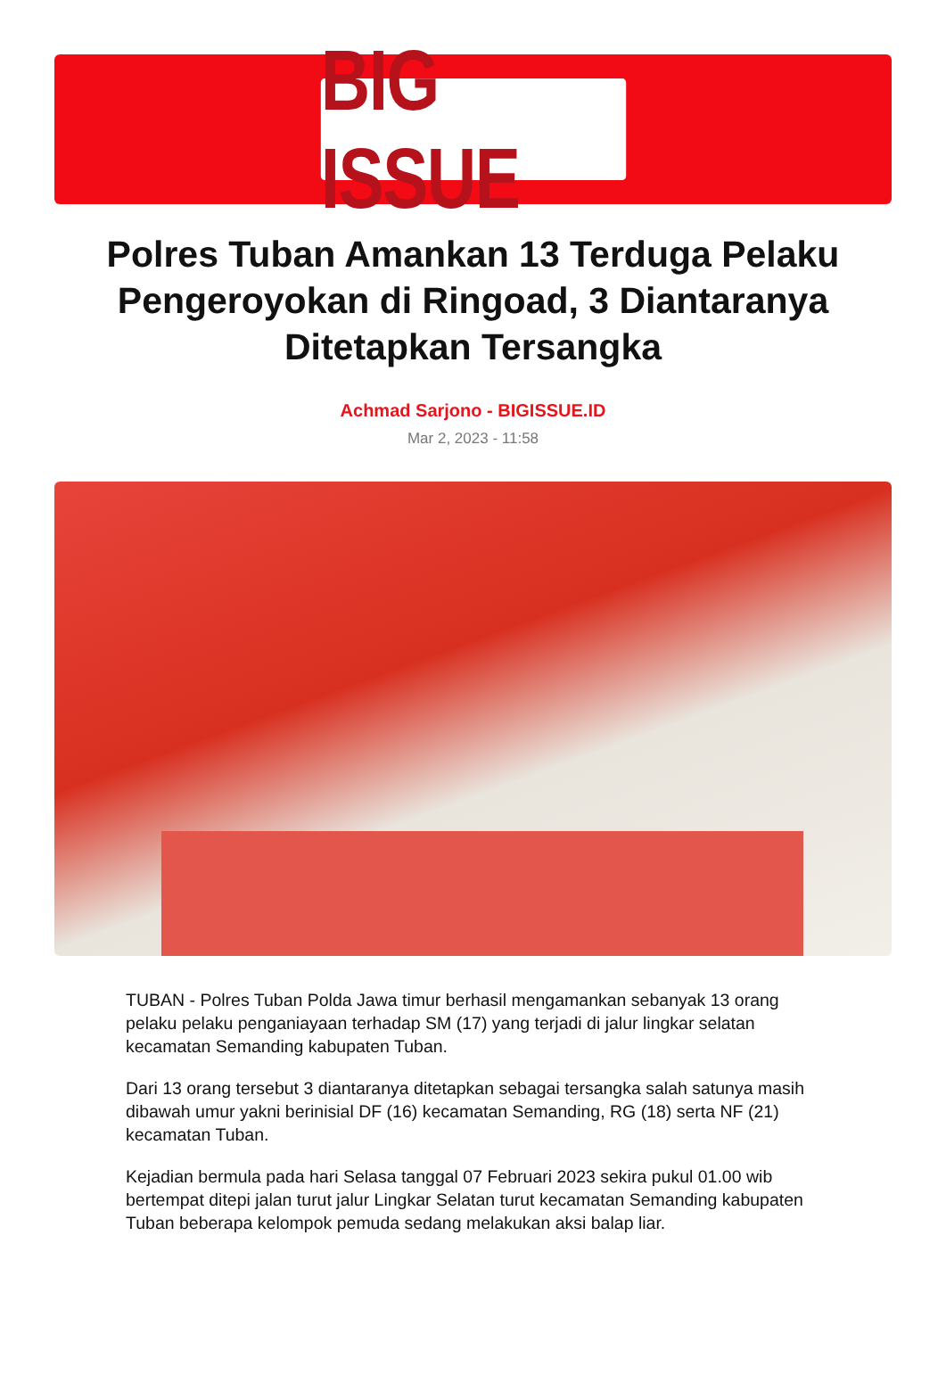BIG ISSUE
Polres Tuban Amankan 13 Terduga Pelaku Pengeroyokan di Ringoad, 3 Diantaranya Ditetapkan Tersangka
Achmad Sarjono - BIGISSUE.ID
Mar 2, 2023 - 11:58
TUBAN - Polres Tuban Polda Jawa timur berhasil mengamankan sebanyak 13 orang pelaku pelaku penganiayaan terhadap SM (17) yang terjadi di jalur lingkar selatan kecamatan Semanding kabupaten Tuban.
Dari 13 orang tersebut 3 diantaranya ditetapkan sebagai tersangka salah satunya masih dibawah umur yakni berinisial DF (16) kecamatan Semanding, RG (18) serta NF (21) kecamatan Tuban.
Kejadian bermula pada hari Selasa tanggal 07 Februari 2023 sekira pukul 01.00 wib bertempat ditepi jalan turut jalur Lingkar Selatan turut kecamatan Semanding kabupaten Tuban beberapa kelompok pemuda sedang melakukan aksi balap liar.